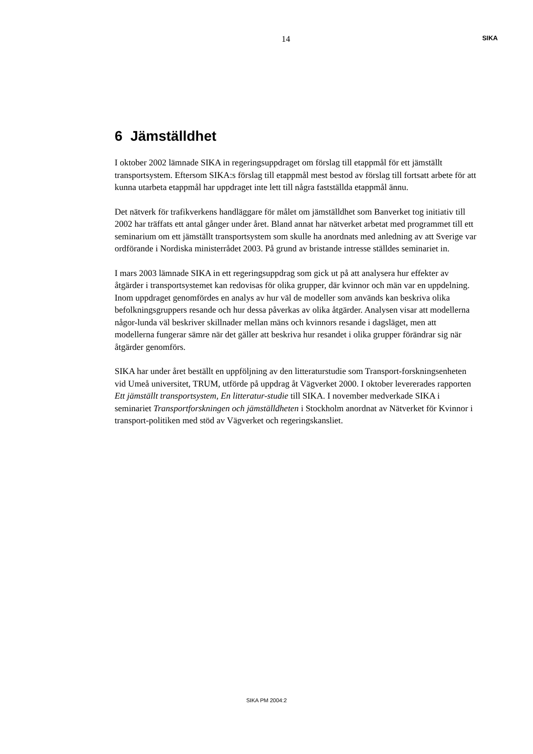14 SIKA
6 Jämställdhet
I oktober 2002 lämnade SIKA in regeringsuppdraget om förslag till etappmål för ett jämställt transportsystem. Eftersom SIKA:s förslag till etappmål mest bestod av förslag till fortsatt arbete för att kunna utarbeta etappmål har uppdraget inte lett till några fastställda etappmål ännu.
Det nätverk för trafikverkens handläggare för målet om jämställdhet som Banverket tog initiativ till 2002 har träffats ett antal gånger under året. Bland annat har nätverket arbetat med programmet till ett seminarium om ett jämställt transportsystem som skulle ha anordnats med anledning av att Sverige var ordförande i Nordiska ministerrådet 2003. På grund av bristande intresse ställdes seminariet in.
I mars 2003 lämnade SIKA in ett regeringsuppdrag som gick ut på att analysera hur effekter av åtgärder i transportsystemet kan redovisas för olika grupper, där kvinnor och män var en uppdelning. Inom uppdraget genomfördes en analys av hur väl de modeller som används kan beskriva olika befolkningsgruppers resande och hur dessa påverkas av olika åtgärder. Analysen visar att modellerna någor-lunda väl beskriver skillnader mellan mäns och kvinnors resande i dagsläget, men att modellerna fungerar sämre när det gäller att beskriva hur resandet i olika grupper förändrar sig när åtgärder genomförs.
SIKA har under året beställt en uppföljning av den litteraturstudie som Transport-forskningsenheten vid Umeå universitet, TRUM, utförde på uppdrag åt Vägverket 2000. I oktober levererades rapporten Ett jämställt transportsystem, En litteratur-studie till SIKA. I november medverkade SIKA i seminariet Transportforskningen och jämställdheten i Stockholm anordnat av Nätverket för Kvinnor i transport-politiken med stöd av Vägverket och regeringskansliet.
SIKA PM 2004:2